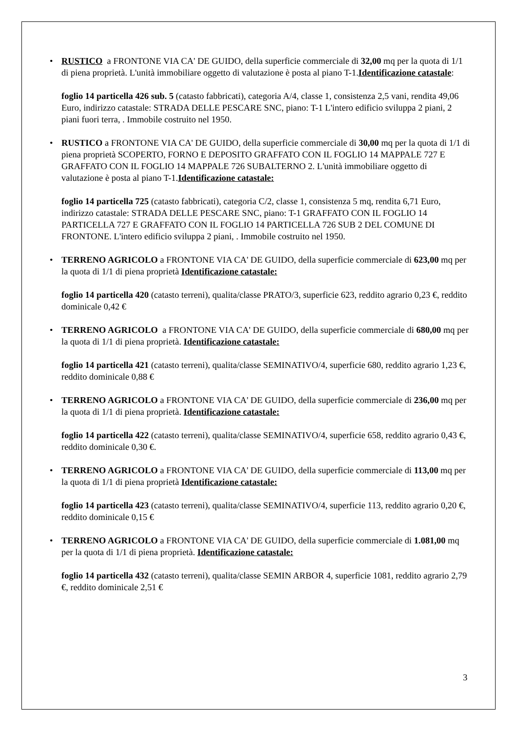•
RUSTICO a FRONTONE VIA CA' DE GUIDO, della superficie commerciale di 32,00 mq per la quota di 1/1 di piena proprietà. L'unità immobiliare oggetto di valutazione è posta al piano T-1.Identificazione catastale:
foglio 14 particella 426 sub. 5 (catasto fabbricati), categoria A/4, classe 1, consistenza 2,5 vani, rendita 49,06 Euro, indirizzo catastale: STRADA DELLE PESCARE SNC, piano: T-1 L'intero edificio sviluppa 2 piani, 2 piani fuori terra, . Immobile costruito nel 1950.
•
RUSTICO a FRONTONE VIA CA' DE GUIDO, della superficie commerciale di 30,00 mq per la quota di 1/1 di piena proprietà SCOPERTO, FORNO E DEPOSITO GRAFFATO CON IL FOGLIO 14 MAPPALE 727 E GRAFFATO CON IL FOGLIO 14 MAPPALE 726 SUBALTERNO 2. L'unità immobiliare oggetto di valutazione è posta al piano T-1.Identificazione catastale:
foglio 14 particella 725 (catasto fabbricati), categoria C/2, classe 1, consistenza 5 mq, rendita 6,71 Euro, indirizzo catastale: STRADA DELLE PESCARE SNC, piano: T-1 GRAFFATO CON IL FOGLIO 14 PARTICELLA 727 E GRAFFATO CON IL FOGLIO 14 PARTICELLA 726 SUB 2 DEL COMUNE DI FRONTONE. L'intero edificio sviluppa 2 piani, . Immobile costruito nel 1950.
•
TERRENO AGRICOLO a FRONTONE VIA CA' DE GUIDO, della superficie commerciale di 623,00 mq per la quota di 1/1 di piena proprietà Identificazione catastale:
foglio 14 particella 420 (catasto terreni), qualita/classe PRATO/3, superficie 623, reddito agrario 0,23 €, reddito dominicale 0,42 €
•
TERRENO AGRICOLO a FRONTONE VIA CA' DE GUIDO, della superficie commerciale di 680,00 mq per la quota di 1/1 di piena proprietà. Identificazione catastale:
foglio 14 particella 421 (catasto terreni), qualita/classe SEMINATIVO/4, superficie 680, reddito agrario 1,23 €, reddito dominicale 0,88 €
•
TERRENO AGRICOLO a FRONTONE VIA CA' DE GUIDO, della superficie commerciale di 236,00 mq per la quota di 1/1 di piena proprietà. Identificazione catastale:
foglio 14 particella 422 (catasto terreni), qualita/classe SEMINATIVO/4, superficie 658, reddito agrario 0,43 €, reddito dominicale 0,30 €.
•
TERRENO AGRICOLO a FRONTONE VIA CA' DE GUIDO, della superficie commerciale di 113,00 mq per la quota di 1/1 di piena proprietà Identificazione catastale:
foglio 14 particella 423 (catasto terreni), qualita/classe SEMINATIVO/4, superficie 113, reddito agrario 0,20 €, reddito dominicale 0,15 €
•
TERRENO AGRICOLO a FRONTONE VIA CA' DE GUIDO, della superficie commerciale di 1.081,00 mq per la quota di 1/1 di piena proprietà. Identificazione catastale:
foglio 14 particella 432 (catasto terreni), qualita/classe SEMIN ARBOR 4, superficie 1081, reddito agrario 2,79 €, reddito dominicale 2,51 €
3